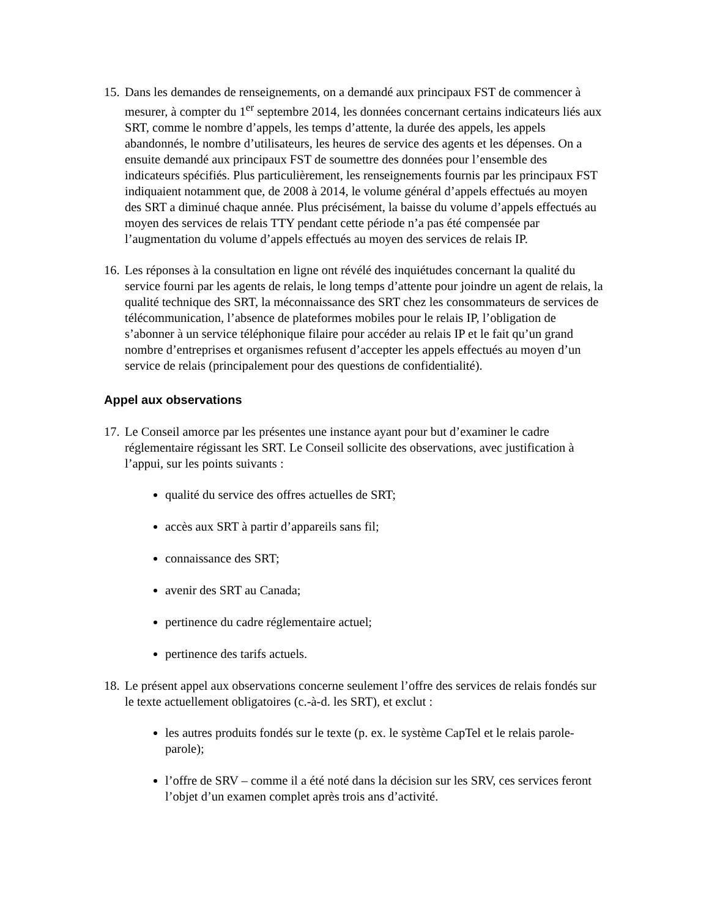15.
Dans les demandes de renseignements, on a demandé aux principaux FST de commencer à mesurer, à compter du 1<sup>er</sup> septembre 2014, les données concernant certains indicateurs liés aux SRT, comme le nombre d’appels, les temps d’attente, la durée des appels, les appels abandonnés, le nombre d’utilisateurs, les heures de service des agents et les dépenses. On a ensuite demandé aux principaux FST de soumettre des données pour l’ensemble des indicateurs spécifiés. Plus particulièrement, les renseignements fournis par les principaux FST indiquaient notamment que, de 2008 à 2014, le volume général d’appels effectués au moyen des SRT a diminué chaque année. Plus précisément, la baisse du volume d’appels effectués au moyen des services de relais TTY pendant cette période n’a pas été compensée par l’augmentation du volume d’appels effectués au moyen des services de relais IP.
16.
Les réponses à la consultation en ligne ont révélé des inquiétudes concernant la qualité du service fourni par les agents de relais, le long temps d’attente pour joindre un agent de relais, la qualité technique des SRT, la méconnaissance des SRT chez les consommateurs de services de télécommunication, l’absence de plateformes mobiles pour le relais IP, l’obligation de s’abonner à un service téléphonique filaire pour accéder au relais IP et le fait qu’un grand nombre d’entreprises et organismes refusent d’accepter les appels effectués au moyen d’un service de relais (principalement pour des questions de confidentialité).
Appel aux observations
17.
Le Conseil amorce par les présentes une instance ayant pour but d’examiner le cadre réglementaire régissant les SRT. Le Conseil sollicite des observations, avec justification à l’appui, sur les points suivants :
qualité du service des offres actuelles de SRT;
accès aux SRT à partir d’appareils sans fil;
connaissance des SRT;
avenir des SRT au Canada;
pertinence du cadre réglementaire actuel;
pertinence des tarifs actuels.
18.
Le présent appel aux observations concerne seulement l’offre des services de relais fondés sur le texte actuellement obligatoires (c.-à-d. les SRT), et exclut :
les autres produits fondés sur le texte (p. ex. le système CapTel et le relais parole-parole);
l’offre de SRV – comme il a été noté dans la décision sur les SRV, ces services feront l’objet d’un examen complet après trois ans d’activité.